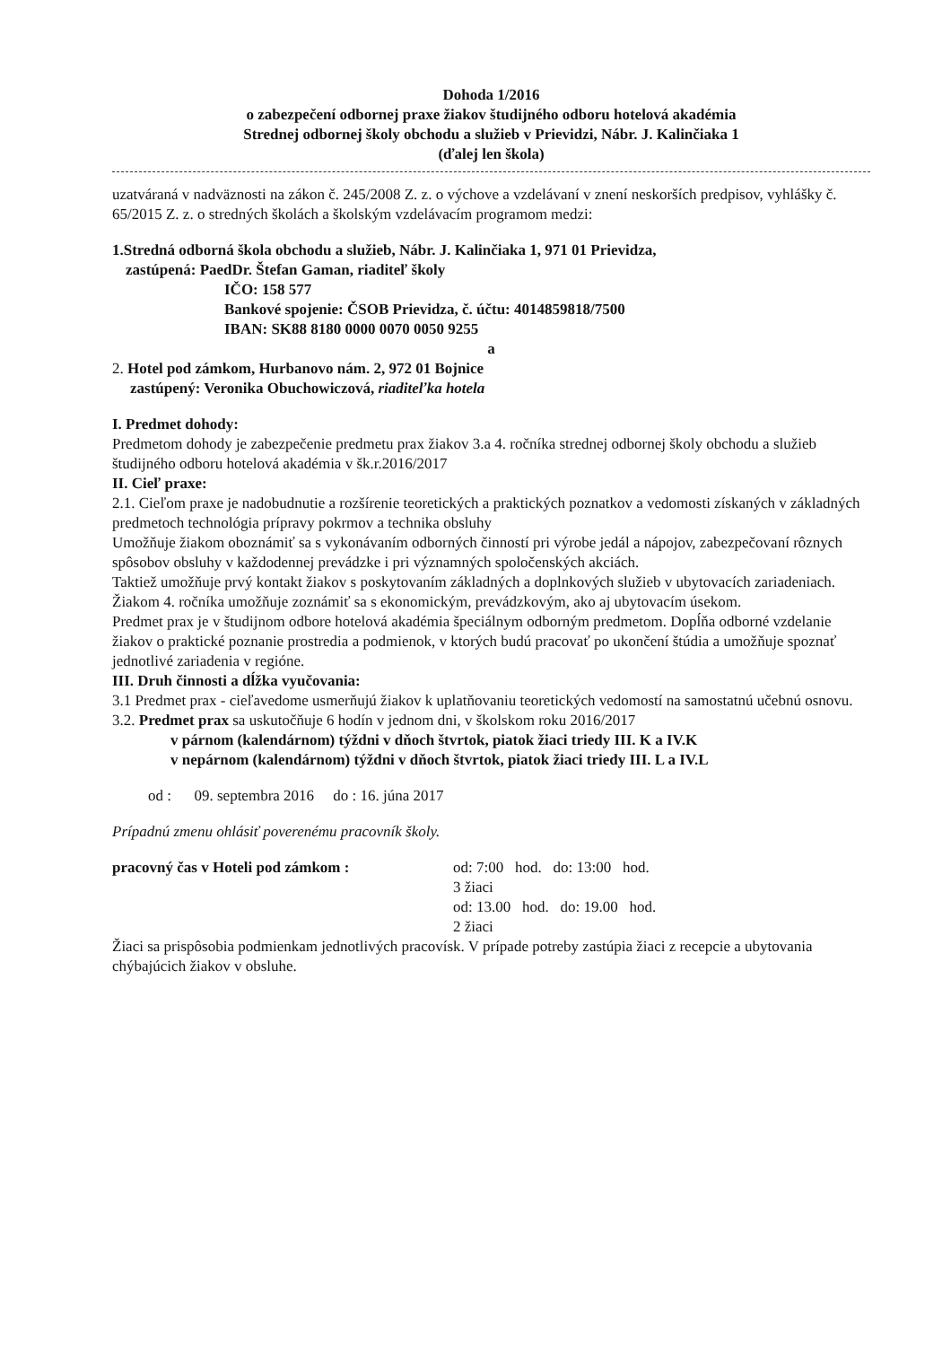Dohoda 1/2016
o zabezpečení odbornej praxe žiakov študijného odboru hotelová akadémia
Strednej odbornej školy obchodu a služieb v Prievidzi, Nábr. J. Kalinčiaka 1
(ďalej len škola)
uzatváraná v nadväznosti na zákon č. 245/2008 Z. z. o výchove a vzdelávaní v znení neskorších predpisov, vyhlášky č. 65/2015 Z. z. o stredných školách a školským vzdelávacím programom medzi:
1.Stredná odborná škola obchodu a služieb, Nábr. J. Kalinčiaka 1, 971 01 Prievidza,
zastúpená: PaedDr. Štefan Gaman, riaditeľ školy
IČO: 158 577
Bankové spojenie: ČSOB Prievidza, č. účtu: 4014859818/7500
IBAN: SK88 8180 0000 0070 0050 9255
a
2. Hotel pod zámkom, Hurbanovo nám. 2, 972 01 Bojnice
zastúpený: Veronika Obuchowiczová, riaditeľka hotela
I. Predmet dohody:
Predmetom dohody je zabezpečenie predmetu prax žiakov 3.a 4. ročníka strednej odbornej školy obchodu a služieb študijného odboru hotelová akadémia v šk.r.2016/2017
II. Cieľ praxe:
2.1. Cieľom praxe je nadobudnutie a rozšírenie teoretických a praktických poznatkov a vedomosti získaných v základných predmetoch technológia prípravy pokrmov a technika obsluhy
Umožňuje žiakom oboznámiť sa s vykonávaním odborných činností pri výrobe jedál a nápojov, zabezpečovaní rôznych spôsobov obsluhy v každodennej prevádzke i pri významných spoločenských akciách.
Taktiež umožňuje prvý kontakt žiakov s poskytovaním základných a doplnkových služieb v ubytovacích zariadeniach.
Žiakom 4. ročníka umožňuje zoznámiť sa s ekonomickým, prevádzkovým, ako aj ubytovacím úsekom.
Predmet prax je v študijnom odbore hotelová akadémia špeciálnym odborným predmetom. Dopĺňa odborné vzdelanie žiakov o praktické poznanie prostredia a podmienok, v ktorých budú pracovať po ukončení štúdia a umožňuje spoznať jednotlivé zariadenia v regióne.
III. Druh činnosti a dĺžka vyučovania:
3.1 Predmet prax - cieľavedome usmerňujú žiakov k uplatňovaniu teoretických vedomostí na samostatnú učebnú osnovu.
3.2. Predmet prax sa uskutočňuje 6 hodín v jednom dni, v školskom roku 2016/2017
v párnom (kalendárnom) týždni v dňoch štvrtok, piatok žiaci triedy III. K a IV.K
v nepárnom (kalendárnom) týždni v dňoch štvrtok, piatok žiaci triedy III. L a IV.L
od : 09. septembra 2016 do : 16. júna 2017
Prípadnú zmenu ohlásiť poverenému pracovník školy.
pracovný čas v Hoteli pod zámkom : od: 7:00 hod. do: 13:00 hod.
3 žiaci
od: 13.00 hod. do: 19.00 hod.
2 žiaci
Žiaci sa prispôsobia podmienkam jednotlivých pracovísk. V prípade potreby zastúpia žiaci z recepcie a ubytovania chýbajúcich žiakov v obsluhe.